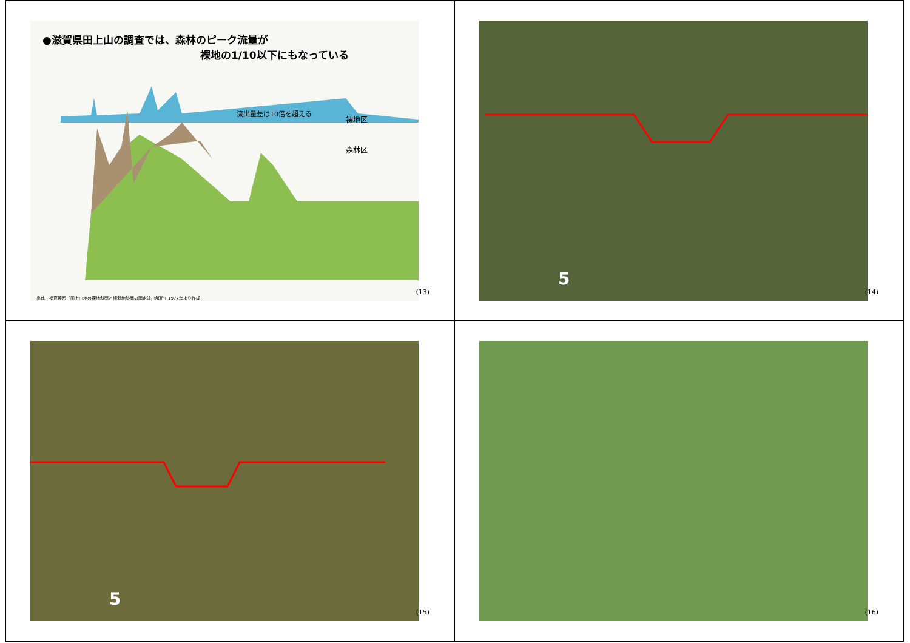●滋賀県田上山の調査では、森林のピーク流量が
裸地の1/10以下にもなっている
流出量差は10倍を超える
裸地区
森林区
出典：福嶌義宏「田上山地の裸地斜面と植栽地斜面の雨水流出解析」1977年より作成
(13)
5
(14)
5
(15)
(16)